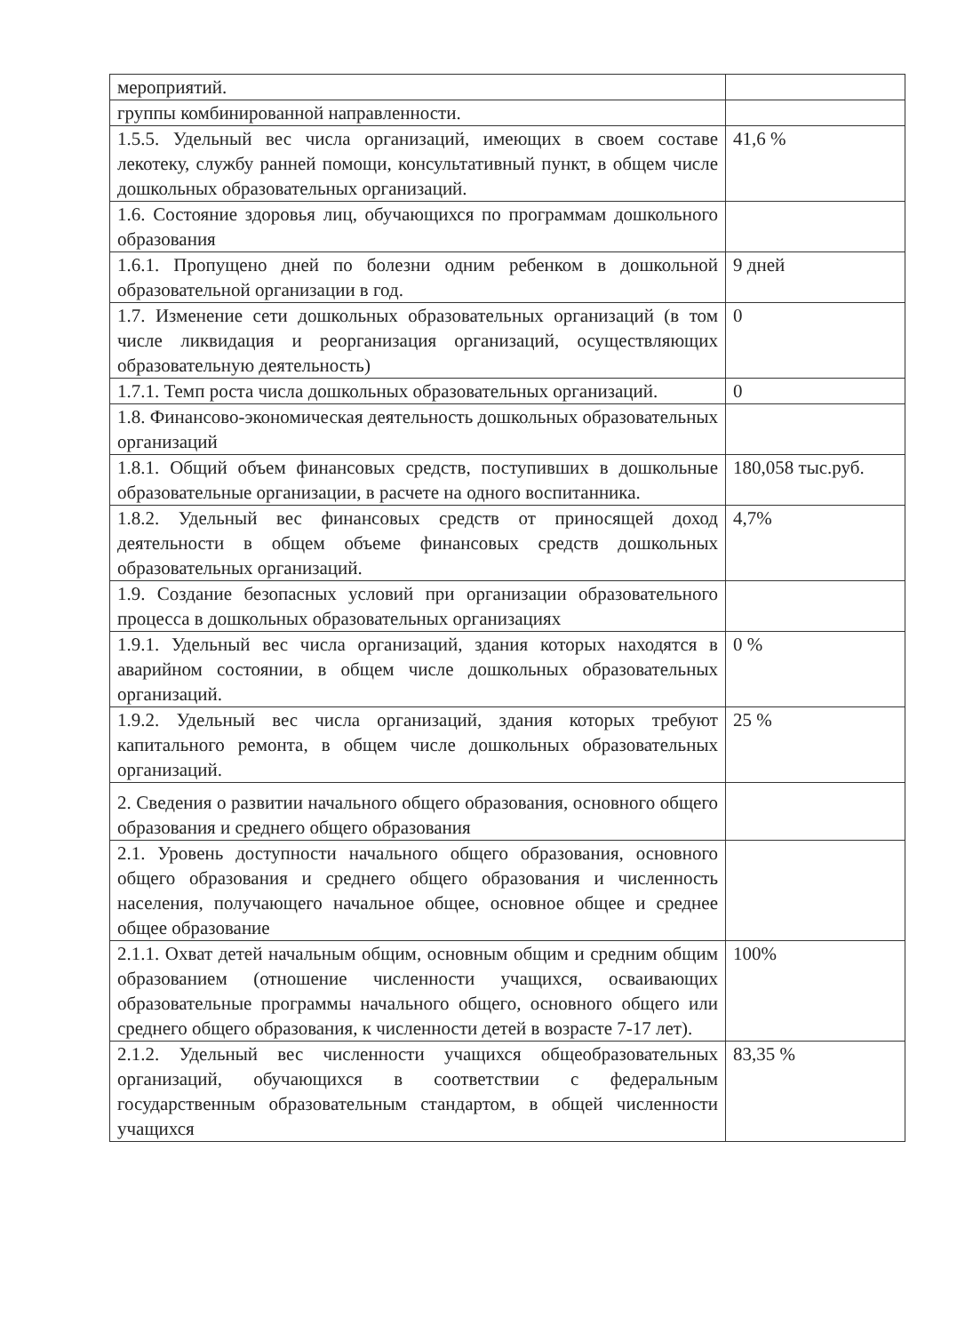| мероприятий. | |
| группы комбинированной направленности. | |
| 1.5.5. Удельный вес числа организаций, имеющих в своем составе лекотеку, службу ранней помощи, консультативный пункт, в общем числе дошкольных образовательных организаций. | 41,6 % |
| 1.6. Состояние здоровья лиц, обучающихся по программам дошкольного образования | |
| 1.6.1. Пропущено дней по болезни одним ребенком в дошкольной образовательной организации в год. | 9 дней |
| 1.7. Изменение сети дошкольных образовательных организаций (в том числе ликвидация и реорганизация организаций, осуществляющих образовательную деятельность) | 0 |
| 1.7.1. Темп роста числа дошкольных образовательных организаций. | 0 |
| 1.8. Финансово-экономическая деятельность дошкольных образовательных организаций | |
| 1.8.1. Общий объем финансовых средств, поступивших в дошкольные образовательные организации, в расчете на одного воспитанника. | 180,058 тыс.руб. |
| 1.8.2. Удельный вес финансовых средств от приносящей доход деятельности в общем объеме финансовых средств дошкольных образовательных организаций. | 4,7% |
| 1.9. Создание безопасных условий при организации образовательного процесса в дошкольных образовательных организациях | |
| 1.9.1. Удельный вес числа организаций, здания которых находятся в аварийном состоянии, в общем числе дошкольных образовательных организаций. | 0 % |
| 1.9.2. Удельный вес числа организаций, здания которых требуют капитального ремонта, в общем числе дошкольных образовательных организаций. | 25 % |
| 2. Сведения о развитии начального общего образования, основного общего образования и среднего общего образования | |
| 2.1. Уровень доступности начального общего образования, основного общего образования и среднего общего образования и численность населения, получающего начальное общее, основное общее и среднее общее образование | |
| 2.1.1. Охват детей начальным общим, основным общим и средним общим образованием (отношение численности учащихся, осваивающих образовательные программы начального общего, основного общего или среднего общего образования, к численности детей в возрасте 7-17 лет). | 100% |
| 2.1.2. Удельный вес численности учащихся общеобразовательных организаций, обучающихся в соответствии с федеральным государственным образовательным стандартом, в общей численности учащихся | 83,35 % |